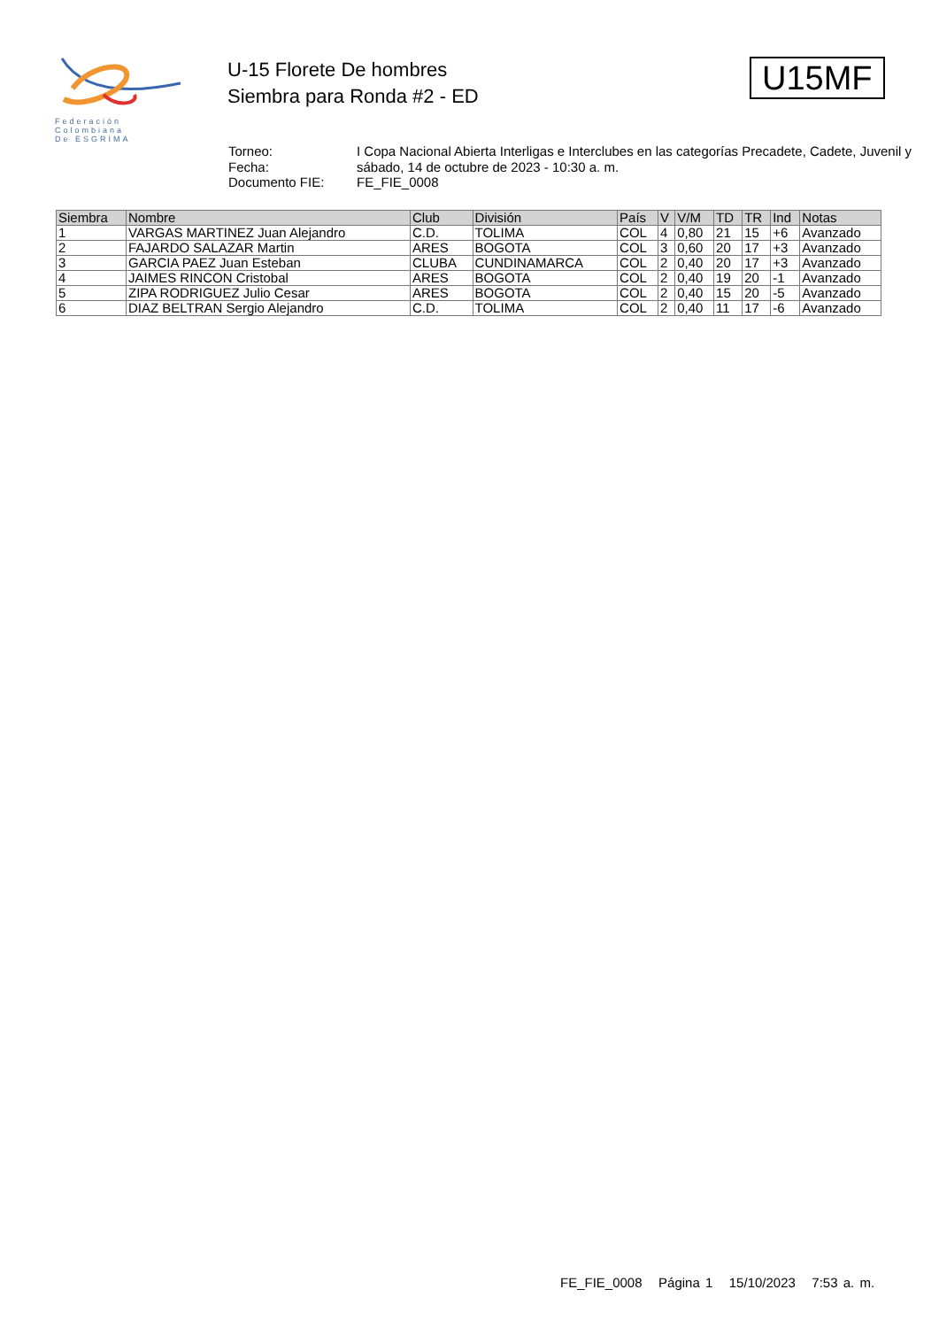Federación
Colombiana
De ESGRIMA
U-15 Florete De hombres
Siembra para Ronda #2 - ED
U15MF
Torneo:
I Copa Nacional Abierta Interligas e Interclubes en las categorías Precadete, Cadete, Juvenil y
Fecha:
sábado, 14 de octubre de 2023 - 10:30 a. m.
Documento FIE:
FE_FIE_0008
| Siembra | Nombre | Club | División | País | V | V/M | TD | TR | Ind | Notas |
| --- | --- | --- | --- | --- | --- | --- | --- | --- | --- | --- |
| 1 | VARGAS MARTINEZ Juan Alejandro | C.D. | TOLIMA | COL | 4 | 0,80 | 21 | 15 | +6 | Avanzado |
| 2 | FAJARDO SALAZAR Martin | ARES | BOGOTA | COL | 3 | 0,60 | 20 | 17 | +3 | Avanzado |
| 3 | GARCIA PAEZ Juan Esteban | CLUBA | CUNDINAMARCA | COL | 2 | 0,40 | 20 | 17 | +3 | Avanzado |
| 4 | JAIMES RINCON Cristobal | ARES | BOGOTA | COL | 2 | 0,40 | 19 | 20 | -1 | Avanzado |
| 5 | ZIPA RODRIGUEZ Julio Cesar | ARES | BOGOTA | COL | 2 | 0,40 | 15 | 20 | -5 | Avanzado |
| 6 | DIAZ BELTRAN Sergio Alejandro | C.D. | TOLIMA | COL | 2 | 0,40 | 11 | 17 | -6 | Avanzado |
FE_FIE_0008 Página 1 15/10/2023 7:53 a. m.